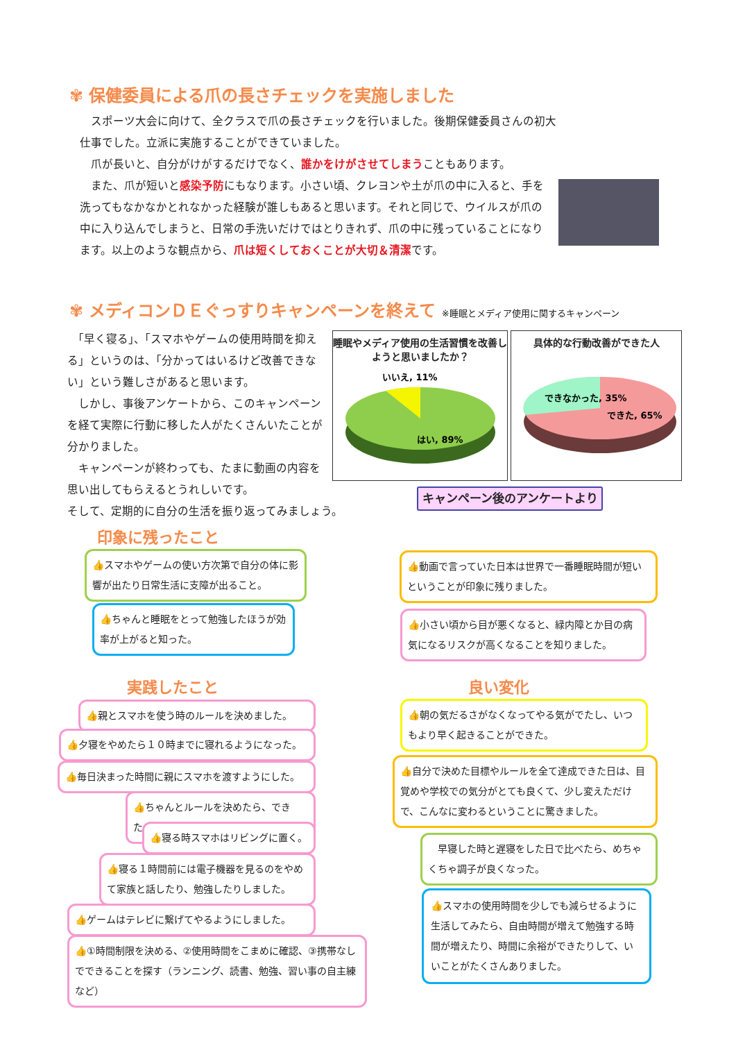✾ 保健委員による爪の長さチェックを実施しました
　スポーツ大会に向けて、全クラスで爪の長さチェックを行いました。後期保健委員さんの初大仕事でした。立派に実施することができていました。
　爪が長いと、自分がけがするだけでなく、誰かをけがさせてしまうこともあります。
　また、爪が短いと感染予防にもなります。小さい頃、クレヨンや土が爪の中に入ると、手を洗ってもなかなかとれなかった経験が誰しもあると思います。それと同じで、ウイルスが爪の中に入り込んでしまうと、日常の手洗いだけではとりきれず、爪の中に残っていることになります。以上のような観点から、爪は短くしておくことが大切＆清潔です。
✾ メディコンＤＥぐっすりキャンペーンを終えて ※睡眠とメディア使用に関するキャンペーン
　「早く寝る」、「スマホやゲームの使用時間を抑える」というのは、「分かってはいるけど改善できない」という難しさがあると思います。
　しかし、事後アンケートから、このキャンペーンを経て実際に行動に移した人がたくさんいたことが分かりました。
　キャンペーンが終わっても、たまに動画の内容を思い出してもらえるとうれしいです。
そして、定期的に自分の生活を振り返ってみましょう。
睡眠やメディア使用の生活習慣を改善しようと思いましたか？
いいえ, 11%
はい, 89%
具体的な行動改善ができた人
できなかった, 35%
できた, 65%
キャンペーン後のアンケートより
印象に残ったこと
👍スマホやゲームの使い方次第で自分の体に影響が出たり日常生活に支障が出ること。
👍動画で言っていた日本は世界で一番睡眠時間が短いということが印象に残りました。
👍ちゃんと睡眠をとって勉強したほうが効率が上がると知った。
👍小さい頃から目が悪くなると、緑内障とか目の病気になるリスクが高くなることを知りました。
実践したこと 良い変化
👍親とスマホを使う時のルールを決めました。
👍朝の気だるさがなくなってやる気がでたし、いつもより早く起きることができた。
👍夕寝をやめたら１０時までに寝れるようになった。
👍毎日決まった時間に親にスマホを渡すようにした。
👍自分で決めた目標やルールを全て達成できた日は、目覚めや学校での気分がとても良くて、少し変えただけで、こんなに変わるということに驚きました。
👍ちゃんとルールを決めたら、できた。
👍寝る時スマホはリビングに置く。
　早寝した時と遅寝をした日で比べたら、めちゃくちゃ調子が良くなった。
👍寝る１時間前には電子機器を見るのをやめて家族と話したり、勉強したりしました。
👍スマホの使用時間を少しでも減らせるように生活してみたら、自由時間が増えて勉強する時間が増えたり、時間に余裕ができたりして、いいことがたくさんありました。
👍ゲームはテレビに繋げてやるようにしました。
👍①時間制限を決める、②使用時間をこまめに確認、③携帯なしでできることを探す（ランニング、読書、勉強、習い事の自主練など）